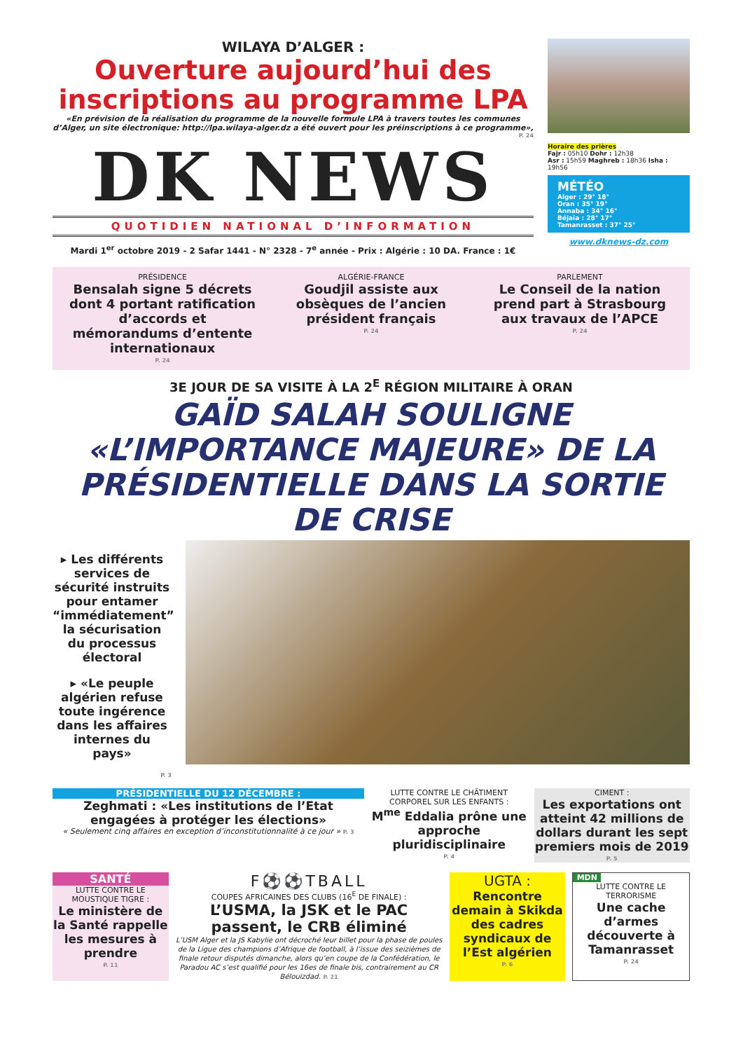WILAYA D’ALGER :
Ouverture aujourd’hui des inscriptions au programme LPA
«En prévision de la réalisation du programme de la nouvelle formule LPA à travers toutes les communes d’Alger, un site électronique: http://lpa.wilaya-alger.dz a été ouvert pour les préinscriptions à ce programme»,
P. 24
DK NEWS
QUOTIDIEN NATIONAL D’INFORMATION
Mardi 1<sup>er</sup> octobre 2019 - 2 Safar 1441 - N° 2328 - 7<sup>e</sup> année - Prix : Algérie : 10 DA. France : 1€
Horaire des prières
Fajr : 05h10 Dohr : 12h38
Asr : 15h59 Maghreb : 18h36 Isha : 19h56
MÉTÉO
Alger : 29° 18°
Oran : 35° 19°
Annaba : 34° 16°
Béjaïa : 28° 17°
Tamanrasset : 37° 25°
www.dknews-dz.com
PRÉSIDENCE
Bensalah signe 5 décrets dont 4 portant ratification d’accords et mémorandums d’entente internationaux
P. 24
ALGÉRIE-FRANCE
Goudjil assiste aux obsèques de l’ancien président français
P. 24
PARLEMENT
Le Conseil de la nation prend part à Strasbourg aux travaux de l’APCE
P. 24
3E JOUR DE SA VISITE À LA 2<sup>E</sup> RÉGION MILITAIRE À ORAN
GAÏD SALAH SOULIGNE «L’IMPORTANCE MAJEURE» DE LA PRÉSIDENTIELLE DANS LA SORTIE DE CRISE
▸ Les différents services de sécurité instruits pour entamer “immédiatement” la sécurisation du processus électoral
▸ «Le peuple algérien refuse toute ingérence dans les affaires internes du pays»
P. 3
PRÉSIDENTIELLE DU 12 DÉCEMBRE :
Zeghmati : «Les institutions de l’Etat engagées à protéger les élections»
« Seulement cinq affaires en exception d’inconstitutionnalité à ce jour » P. 3
LUTTE CONTRE LE CHÂTIMENT CORPOREL SUR LES ENFANTS :
M<sup>me</sup> Eddalia prône une approche pluridisciplinaire
P. 4
CIMENT :
Les exportations ont atteint 42 millions de dollars durant les sept premiers mois de 2019
P. 5
SANTÉ
LUTTE CONTRE LE MOUSTIQUE TIGRE :
Le ministère de la Santé rappelle les mesures à prendre
P. 11
F⚽⚽TBALL
COUPES AFRICAINES DES CLUBS (16<sup>E</sup> DE FINALE) :
L’USMA, la JSK et le PAC passent, le CRB éliminé
L’USM Alger et la JS Kabylie ont décroché leur billet pour la phase de poules de la Ligue des champions d’Afrique de football, à l’issue des seizièmes de finale retour disputés dimanche, alors qu’en coupe de la Confédération, le Paradou AC s’est qualifié pour les 16es de finale bis, contrairement au CR Bélouizdad. P. 21
UGTA :
Rencontre demain à Skikda des cadres syndicaux de l’Est algérien
P. 6
MDN
LUTTE CONTRE LE TERRORISME
Une cache d’armes découverte à Tamanrasset
P. 24